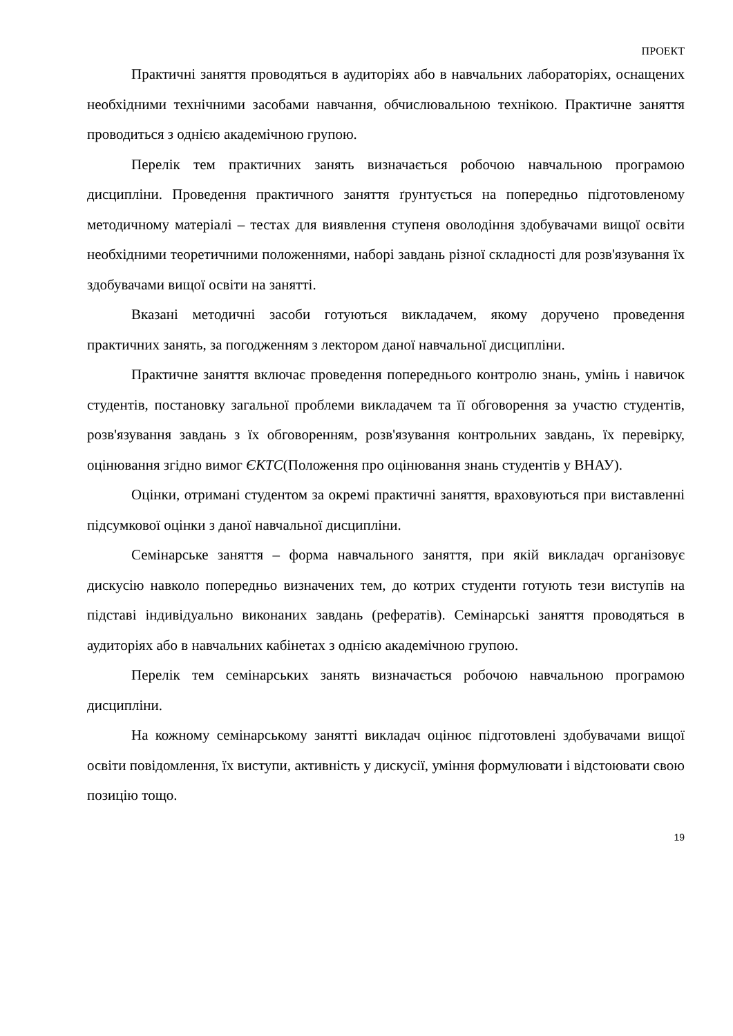ПРОЕКТ
Практичні заняття проводяться в аудиторіях або в навчальних лабораторіях, оснащених необхідними технічними засобами навчання, обчислювальною технікою. Практичне заняття проводиться з однією академічною групою.
Перелік тем практичних занять визначається робочою навчальною програмою дисципліни. Проведення практичного заняття ґрунтується на попередньо підготовленому методичному матеріалі – тестах для виявлення ступеня оволодіння здобувачами вищої освіти необхідними теоретичними положеннями, наборі завдань різної складності для розв'язування їх здобувачами вищої освіти на занятті.
Вказані методичні засоби готуються викладачем, якому доручено проведення практичних занять, за погодженням з лектором даної навчальної дисципліни.
Практичне заняття включає проведення попереднього контролю знань, умінь і навичок студентів, постановку загальної проблеми викладачем та її обговорення за участю студентів, розв'язування завдань з їх обговоренням, розв'язування контрольних завдань, їх перевірку, оцінювання згідно вимог ЄКТС(Положення про оцінювання знань студентів у ВНАУ).
Оцінки, отримані студентом за окремі практичні заняття, враховуються при виставленні підсумкової оцінки з даної навчальної дисципліни.
Семінарське заняття – форма навчального заняття, при якій викладач організовує дискусію навколо попередньо визначених тем, до котрих студенти готують тези виступів на підставі індивідуально виконаних завдань (рефератів). Семінарські заняття проводяться в аудиторіях або в навчальних кабінетах з однією академічною групою.
Перелік тем семінарських занять визначається робочою навчальною програмою дисципліни.
На кожному семінарському занятті викладач оцінює підготовлені здобувачами вищої освіти повідомлення, їх виступи, активність у дискусії, уміння формулювати і відстоювати свою позицію тощо.
19